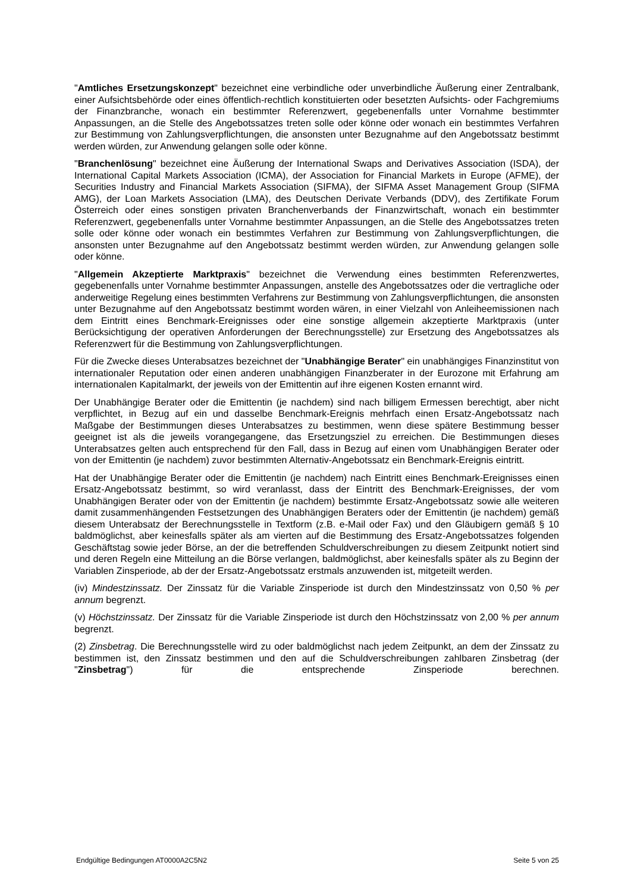"Amtliches Ersetzungskonzept" bezeichnet eine verbindliche oder unverbindliche Äußerung einer Zentralbank, einer Aufsichtsbehörde oder eines öffentlich-rechtlich konstituierten oder besetzten Aufsichts- oder Fachgremiums der Finanzbranche, wonach ein bestimmter Referenzwert, gegebenenfalls unter Vornahme bestimmter Anpassungen, an die Stelle des Angebotssatzes treten solle oder könne oder wonach ein bestimmtes Verfahren zur Bestimmung von Zahlungsverpflichtungen, die ansonsten unter Bezugnahme auf den Angebotssatz bestimmt werden würden, zur Anwendung gelangen solle oder könne.
"Branchenlösung" bezeichnet eine Äußerung der International Swaps and Derivatives Association (ISDA), der International Capital Markets Association (ICMA), der Association for Financial Markets in Europe (AFME), der Securities Industry and Financial Markets Association (SIFMA), der SIFMA Asset Management Group (SIFMA AMG), der Loan Markets Association (LMA), des Deutschen Derivate Verbands (DDV), des Zertifikate Forum Österreich oder eines sonstigen privaten Branchenverbands der Finanzwirtschaft, wonach ein bestimmter Referenzwert, gegebenenfalls unter Vornahme bestimmter Anpassungen, an die Stelle des Angebotssatzes treten solle oder könne oder wonach ein bestimmtes Verfahren zur Bestimmung von Zahlungsverpflichtungen, die ansonsten unter Bezugnahme auf den Angebotssatz bestimmt werden würden, zur Anwendung gelangen solle oder könne.
"Allgemein Akzeptierte Marktpraxis" bezeichnet die Verwendung eines bestimmten Referenzwertes, gegebenenfalls unter Vornahme bestimmter Anpassungen, anstelle des Angebotssatzes oder die vertragliche oder anderweitige Regelung eines bestimmten Verfahrens zur Bestimmung von Zahlungsverpflichtungen, die ansonsten unter Bezugnahme auf den Angebotssatz bestimmt worden wären, in einer Vielzahl von Anleiheemissionen nach dem Eintritt eines Benchmark-Ereignisses oder eine sonstige allgemein akzeptierte Marktpraxis (unter Berücksichtigung der operativen Anforderungen der Berechnungsstelle) zur Ersetzung des Angebotssatzes als Referenzwert für die Bestimmung von Zahlungsverpflichtungen.
Für die Zwecke dieses Unterabsatzes bezeichnet der "Unabhängige Berater" ein unabhängiges Finanzinstitut von internationaler Reputation oder einen anderen unabhängigen Finanzberater in der Eurozone mit Erfahrung am internationalen Kapitalmarkt, der jeweils von der Emittentin auf ihre eigenen Kosten ernannt wird.
Der Unabhängige Berater oder die Emittentin (je nachdem) sind nach billigem Ermessen berechtigt, aber nicht verpflichtet, in Bezug auf ein und dasselbe Benchmark-Ereignis mehrfach einen Ersatz-Angebotssatz nach Maßgabe der Bestimmungen dieses Unterabsatzes zu bestimmen, wenn diese spätere Bestimmung besser geeignet ist als die jeweils vorangegangene, das Ersetzungsziel zu erreichen. Die Bestimmungen dieses Unterabsatzes gelten auch entsprechend für den Fall, dass in Bezug auf einen vom Unabhängigen Berater oder von der Emittentin (je nachdem) zuvor bestimmten Alternativ-Angebotssatz ein Benchmark-Ereignis eintritt.
Hat der Unabhängige Berater oder die Emittentin (je nachdem) nach Eintritt eines Benchmark-Ereignisses einen Ersatz-Angebotssatz bestimmt, so wird veranlasst, dass der Eintritt des Benchmark-Ereignisses, der vom Unabhängigen Berater oder von der Emittentin (je nachdem) bestimmte Ersatz-Angebotssatz sowie alle weiteren damit zusammenhängenden Festsetzungen des Unabhängigen Beraters oder der Emittentin (je nachdem) gemäß diesem Unterabsatz der Berechnungsstelle in Textform (z.B. e-Mail oder Fax) und den Gläubigern gemäß § 10 baldmöglichst, aber keinesfalls später als am vierten auf die Bestimmung des Ersatz-Angebotssatzes folgenden Geschäftstag sowie jeder Börse, an der die betreffenden Schuldverschreibungen zu diesem Zeitpunkt notiert sind und deren Regeln eine Mitteilung an die Börse verlangen, baldmöglichst, aber keinesfalls später als zu Beginn der Variablen Zinsperiode, ab der der Ersatz-Angebotssatz erstmals anzuwenden ist, mitgeteilt werden.
(iv) Mindestzinssatz. Der Zinssatz für die Variable Zinsperiode ist durch den Mindestzinssatz von 0,50 % per annum begrenzt.
(v) Höchstzinssatz. Der Zinssatz für die Variable Zinsperiode ist durch den Höchstzinssatz von 2,00 % per annum begrenzt.
(2) Zinsbetrag. Die Berechnungsstelle wird zu oder baldmöglichst nach jedem Zeitpunkt, an dem der Zinssatz zu bestimmen ist, den Zinssatz bestimmen und den auf die Schuldverschreibungen zahlbaren Zinsbetrag (der "Zinsbetrag") für die entsprechende Zinsperiode berechnen.
Endgültige Bedingungen AT0000A2C5N2 Seite 5 von 25